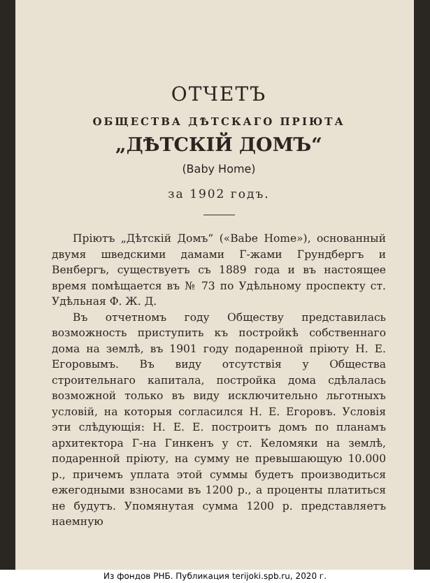ОТЧЕТЪ
ОБЩЕСТВА ДѢТСКАГО ПРІЮТА
„ДѢТСКІЙ ДОМЪ“
(Baby Home)
за 1902 годъ.
Пріютъ „Дѣтскій Домъ“ («Babe Home»), основанный двумя шведскими дамами Г-жами Грундбергъ и Венбергъ, существуетъ съ 1889 года и въ настоящее время помѣщается въ № 73 по Удѣльному проспекту ст. Удѣльная Ф. Ж. Д.
Въ отчетномъ году Обществу представилась возможность приступить къ постройкѣ собственнаго дома на землѣ, въ 1901 году подаренной пріюту Н. Е. Егоровымъ. Въ виду отсутствія у Общества строительнаго капитала, постройка дома сдѣлалась возможной только въ виду исключительно льготныхъ условій, на которыя согласился Н. Е. Егоровъ. Условія эти слѣдующія: Н. Е. Е. построитъ домъ по планамъ архитектора Г-на Гинкенъ у ст. Келомяки на землѣ, подаренной пріюту, на сумму не превышающую 10.000 р., причемъ уплата этой суммы будетъ производиться ежегодными взносами въ 1200 р., а проценты платиться не будутъ. Упомянутая сумма 1200 р. представляетъ наемную
Из фондов РНБ. Публикация terijoki.spb.ru, 2020 г.